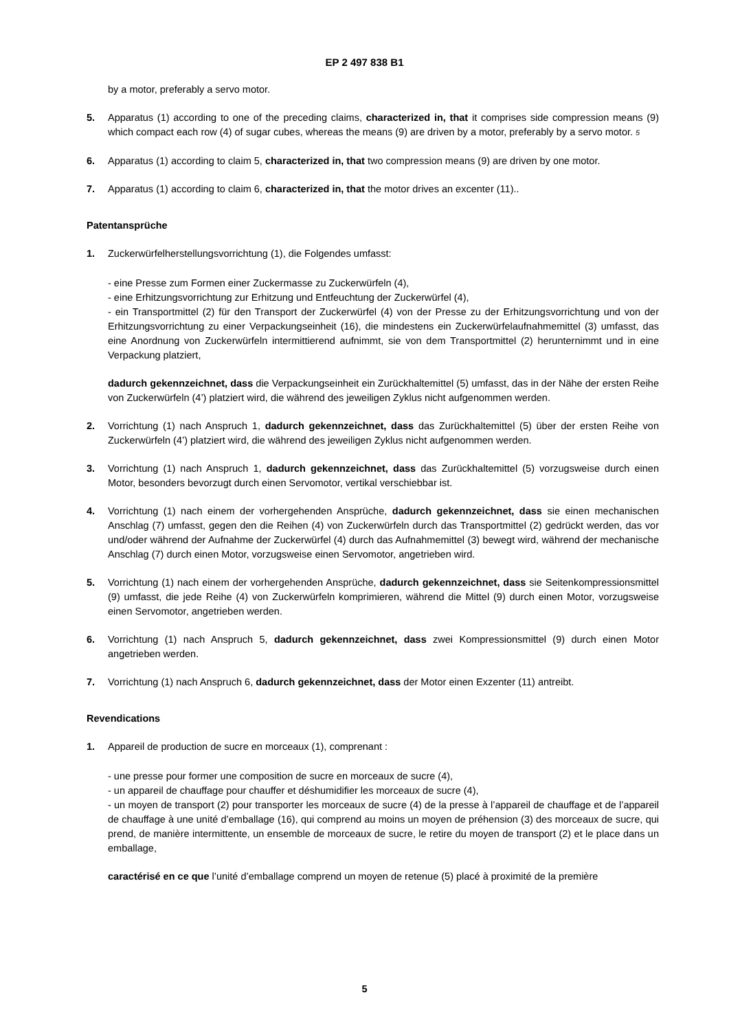EP 2 497 838 B1
by a motor, preferably a servo motor.
5. Apparatus (1) according to one of the preceding claims, characterized in, that it comprises side compression means (9) which compact each row (4) of sugar cubes, whereas the means (9) are driven by a motor, preferably by a servo motor. 5
6. Apparatus (1) according to claim 5, characterized in, that two compression means (9) are driven by one motor.
7. Apparatus (1) according to claim 6, characterized in, that the motor drives an excenter (11)..
Patentansprüche
1. Zuckerwürfelherstellungsvorrichtung (1), die Folgendes umfasst:
- eine Presse zum Formen einer Zuckermasse zu Zuckerwürfeln (4),
- eine Erhitzungsvorrichtung zur Erhitzung und Entfeuchtung der Zuckerwürfel (4),
- ein Transportmittel (2) für den Transport der Zuckerwürfel (4) von der Presse zu der Erhitzungsvorrichtung und von der Erhitzungsvorrichtung zu einer Verpackungseinheit (16), die mindestens ein Zuckerwürfelaufnahmemittel (3) umfasst, das eine Anordnung von Zuckerwürfeln intermittierend aufnimmt, sie von dem Transportmittel (2) herunternimmt und in eine Verpackung platziert,
dadurch gekennzeichnet, dass die Verpackungseinheit ein Zurückhaltemittel (5) umfasst, das in der Nähe der ersten Reihe von Zuckerwürfeln (4’) platziert wird, die während des jeweiligen Zyklus nicht aufgenommen werden.
2. Vorrichtung (1) nach Anspruch 1, dadurch gekennzeichnet, dass das Zurückhaltemittel (5) über der ersten Reihe von Zuckerwürfeln (4’) platziert wird, die während des jeweiligen Zyklus nicht aufgenommen werden.
3. Vorrichtung (1) nach Anspruch 1, dadurch gekennzeichnet, dass das Zurückhaltemittel (5) vorzugsweise durch einen Motor, besonders bevorzugt durch einen Servomotor, vertikal verschiebbar ist.
4. Vorrichtung (1) nach einem der vorhergehenden Ansprüche, dadurch gekennzeichnet, dass sie einen mechanischen Anschlag (7) umfasst, gegen den die Reihen (4) von Zuckerwürfeln durch das Transportmittel (2) gedrückt werden, das vor und/oder während der Aufnahme der Zuckerwürfel (4) durch das Aufnahmemittel (3) bewegt wird, während der mechanische Anschlag (7) durch einen Motor, vorzugsweise einen Servomotor, angetrieben wird.
5. Vorrichtung (1) nach einem der vorhergehenden Ansprüche, dadurch gekennzeichnet, dass sie Seitenkompressionsmittel (9) umfasst, die jede Reihe (4) von Zuckerwürfeln komprimieren, während die Mittel (9) durch einen Motor, vorzugsweise einen Servomotor, angetrieben werden.
6. Vorrichtung (1) nach Anspruch 5, dadurch gekennzeichnet, dass zwei Kompressionsmittel (9) durch einen Motor angetrieben werden.
7. Vorrichtung (1) nach Anspruch 6, dadurch gekennzeichnet, dass der Motor einen Exzenter (11) antreibt.
Revendications
1. Appareil de production de sucre en morceaux (1), comprenant :
- une presse pour former une composition de sucre en morceaux de sucre (4),
- un appareil de chauffage pour chauffer et déshumidifier les morceaux de sucre (4),
- un moyen de transport (2) pour transporter les morceaux de sucre (4) de la presse à l’appareil de chauffage et de l’appareil de chauffage à une unité d’emballage (16), qui comprend au moins un moyen de préhension (3) des morceaux de sucre, qui prend, de manière intermittente, un ensemble de morceaux de sucre, le retire du moyen de transport (2) et le place dans un emballage,
caractérisé en ce que l’unité d’emballage comprend un moyen de retenue (5) placé à proximité de la première
5